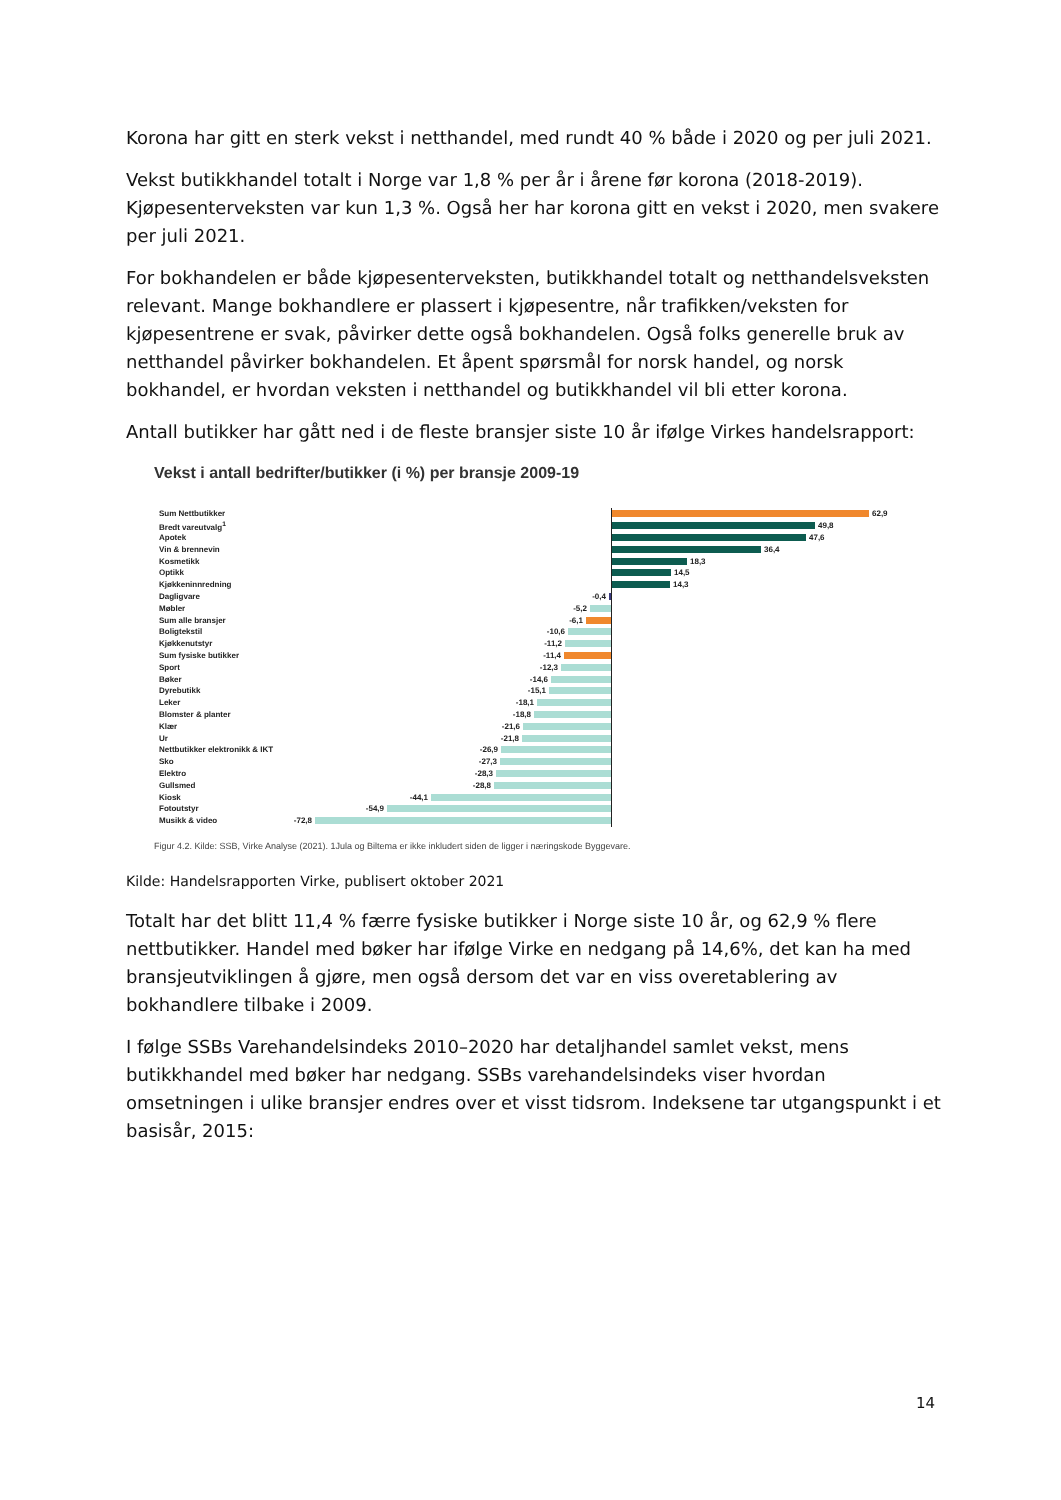Korona har gitt en sterk vekst i netthandel, med rundt 40 % både i 2020 og per juli 2021.
Vekst butikkhandel totalt i Norge var 1,8 % per år i årene før korona (2018-2019). Kjøpesenterveksten var kun 1,3 %. Også her har korona gitt en vekst i 2020, men svakere per juli 2021.
For bokhandelen er både kjøpesenterveksten, butikkhandel totalt og netthandelsveksten relevant. Mange bokhandlere er plassert i kjøpesentre, når trafikken/veksten for kjøpesentrene er svak, påvirker dette også bokhandelen. Også folks generelle bruk av netthandel påvirker bokhandelen. Et åpent spørsmål for norsk handel, og norsk bokhandel, er hvordan veksten i netthandel og butikkhandel vil bli etter korona.
Antall butikker har gått ned i de fleste bransjer siste 10 år ifølge Virkes handelsrapport:
Vekst i antall bedrifter/butikker (i %) per bransje 2009-19
Sum Nettbutikker 62,9
Bredt vareutvalg<sup>1</sup> 49,8
Apotek 47,6
Vin & brennevin 36,4
Kosmetikk 18,3
Optikk 14,5
Kjøkkeninnredning 14,3
Dagligvare -0,4
Møbler -5,2
Sum alle bransjer -6,1
Boligtekstil -10,6
Kjøkkenutstyr -11,2
Sum fysiske butikker -11,4
Sport -12,3
Bøker -14,6
Dyrebutikk -15,1
Leker -18,1
Blomster & planter -18,8
Klær -21,6
Ur -21,8
Nettbutikker elektronikk & IKT -26,9
Sko -27,3
Elektro -28,3
Gullsmed -28,8
Kiosk -44,1
Fotoutstyr -54,9
Musikk & video -72,8
Figur 4.2. Kilde: SSB, Virke Analyse (2021). 1Jula og Biltema er ikke inkludert siden de ligger i næringskode Byggevare.
Kilde: Handelsrapporten Virke, publisert oktober 2021
Totalt har det blitt 11,4 % færre fysiske butikker i Norge siste 10 år, og 62,9 % flere nettbutikker. Handel med bøker har ifølge Virke en nedgang på 14,6%, det kan ha med bransjeutviklingen å gjøre, men også dersom det var en viss overetablering av bokhandlere tilbake i 2009.
I følge SSBs Varehandelsindeks 2010–2020 har detaljhandel samlet vekst, mens butikkhandel med bøker har nedgang. SSBs varehandelsindeks viser hvordan omsetningen i ulike bransjer endres over et visst tidsrom. Indeksene tar utgangspunkt i et basisår, 2015:
14